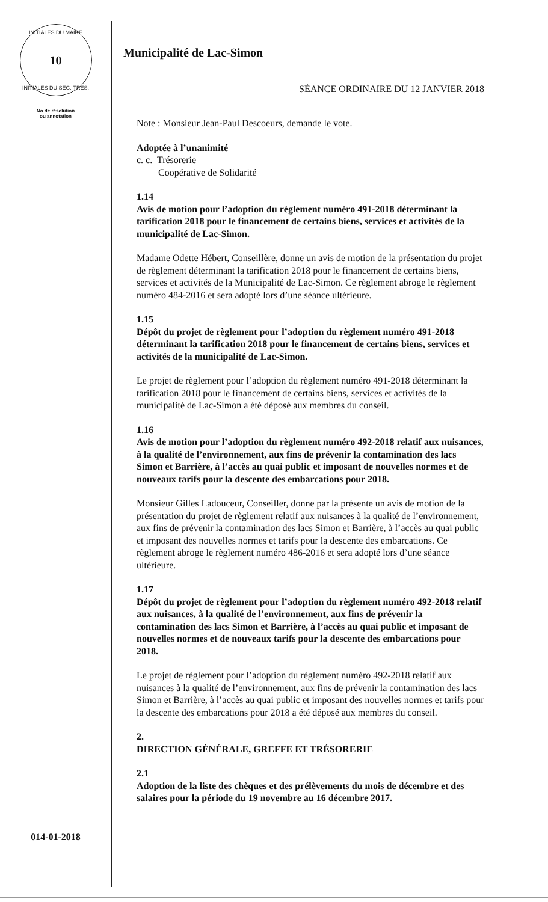INITIALES DU MAIRE
10
INITIALES DU SEC.-TRÉS.
No de résolution
ou annotation
014-01-2018
Municipalité de Lac-Simon
SÉANCE ORDINAIRE DU 12 JANVIER 2018
Note : Monsieur Jean-Paul Descoeurs, demande le vote.
Adoptée à l’unanimité
c. c. Trésorerie
Coopérative de Solidarité
1.14
Avis de motion pour l’adoption du règlement numéro 491-2018 déterminant la tarification 2018 pour le financement de certains biens, services et activités de la municipalité de Lac-Simon.
Madame Odette Hébert, Conseillère, donne un avis de motion de la présentation du projet de règlement déterminant la tarification 2018 pour le financement de certains biens, services et activités de la Municipalité de Lac-Simon. Ce règlement abroge le règlement numéro 484-2016 et sera adopté lors d’une séance ultérieure.
1.15
Dépôt du projet de règlement pour l’adoption du règlement numéro 491-2018 déterminant la tarification 2018 pour le financement de certains biens, services et activités de la municipalité de Lac-Simon.
Le projet de règlement pour l’adoption du règlement numéro 491-2018 déterminant la tarification 2018 pour le financement de certains biens, services et activités de la municipalité de Lac-Simon a été déposé aux membres du conseil.
1.16
Avis de motion pour l’adoption du règlement numéro 492-2018 relatif aux nuisances, à la qualité de l’environnement, aux fins de prévenir la contamination des lacs Simon et Barrière, à l’accès au quai public et imposant de nouvelles normes et de nouveaux tarifs pour la descente des embarcations pour 2018.
Monsieur Gilles Ladouceur, Conseiller, donne par la présente un avis de motion de la présentation du projet de règlement relatif aux nuisances à la qualité de l’environnement, aux fins de prévenir la contamination des lacs Simon et Barrière, à l’accès au quai public et imposant des nouvelles normes et tarifs pour la descente des embarcations. Ce règlement abroge le règlement numéro 486-2016 et sera adopté lors d’une séance ultérieure.
1.17
Dépôt du projet de règlement pour l’adoption du règlement numéro 492-2018 relatif aux nuisances, à la qualité de l’environnement, aux fins de prévenir la contamination des lacs Simon et Barrière, à l’accès au quai public et imposant de nouvelles normes et de nouveaux tarifs pour la descente des embarcations pour 2018.
Le projet de règlement pour l’adoption du règlement numéro 492-2018 relatif aux nuisances à la qualité de l’environnement, aux fins de prévenir la contamination des lacs Simon et Barrière, à l’accès au quai public et imposant des nouvelles normes et tarifs pour la descente des embarcations pour 2018 a été déposé aux membres du conseil.
2.
DIRECTION GÉNÉRALE, GREFFE ET TRÉSORERIE
2.1
Adoption de la liste des chèques et des prélèvements du mois de décembre et des salaires pour la période du 19 novembre au 16 décembre 2017.